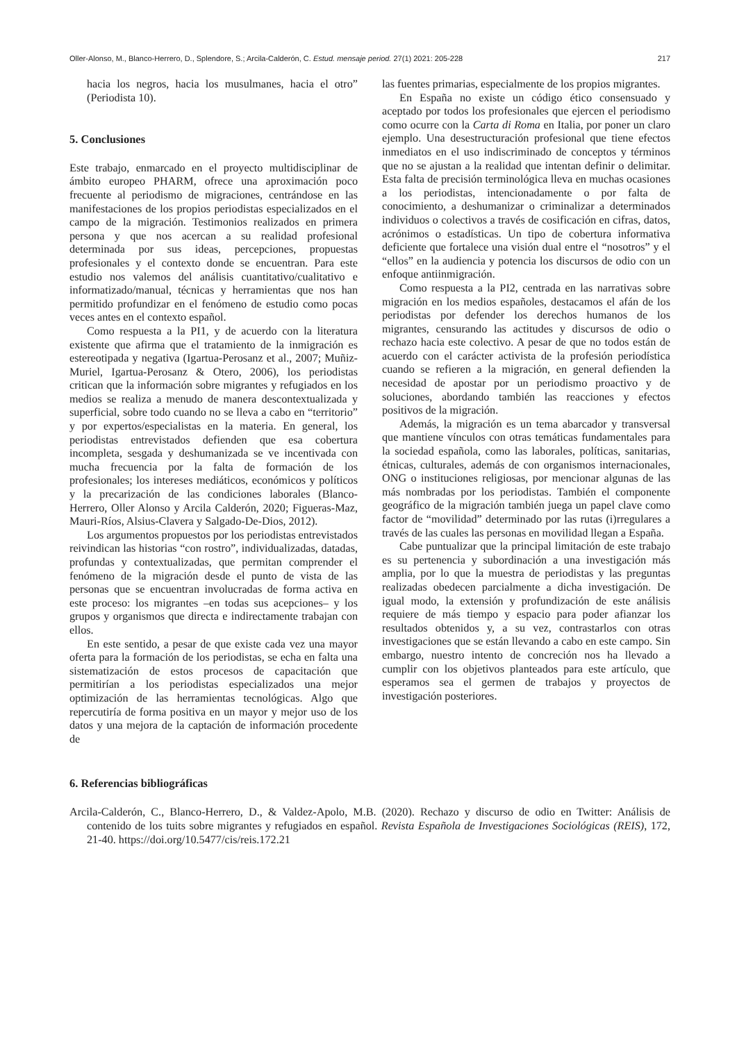Oller-Alonso, M., Blanco-Herrero, D., Splendore, S.; Arcila-Calderón, C. Estud. mensaje period. 27(1) 2021: 205-228 217
hacia los negros, hacia los musulmanes, hacia el otro” (Periodista 10).
5. Conclusiones
Este trabajo, enmarcado en el proyecto multidisciplinar de ámbito europeo PHARM, ofrece una aproximación poco frecuente al periodismo de migraciones, centrándose en las manifestaciones de los propios periodistas especializados en el campo de la migración. Testimonios realizados en primera persona y que nos acercan a su realidad profesional determinada por sus ideas, percepciones, propuestas profesionales y el contexto donde se encuentran. Para este estudio nos valemos del análisis cuantitativo/cualitativo e informatizado/manual, técnicas y herramientas que nos han permitido profundizar en el fenómeno de estudio como pocas veces antes en el contexto español.
Como respuesta a la PI1, y de acuerdo con la literatura existente que afirma que el tratamiento de la inmigración es estereotipada y negativa (Igartua-Perosanz et al., 2007; Muñiz-Muriel, Igartua-Perosanz & Otero, 2006), los periodistas critican que la información sobre migrantes y refugiados en los medios se realiza a menudo de manera descontextualizada y superficial, sobre todo cuando no se lleva a cabo en “territorio” y por expertos/especialistas en la materia. En general, los periodistas entrevistados defienden que esa cobertura incompleta, sesgada y deshumanizada se ve incentivada con mucha frecuencia por la falta de formación de los profesionales; los intereses mediáticos, económicos y políticos y la precarización de las condiciones laborales (Blanco-Herrero, Oller Alonso y Arcila Calderón, 2020; Figueras-Maz, Mauri-Ríos, Alsius-Clavera y Salgado-De-Dios, 2012).
Los argumentos propuestos por los periodistas entrevistados reivindican las historias “con rostro”, individualizadas, datadas, profundas y contextualizadas, que permitan comprender el fenómeno de la migración desde el punto de vista de las personas que se encuentran involucradas de forma activa en este proceso: los migrantes –en todas sus acepciones– y los grupos y organismos que directa e indirectamente trabajan con ellos.
En este sentido, a pesar de que existe cada vez una mayor oferta para la formación de los periodistas, se echa en falta una sistematización de estos procesos de capacitación que permitirían a los periodistas especializados una mejor optimización de las herramientas tecnológicas. Algo que repercutiría de forma positiva en un mayor y mejor uso de los datos y una mejora de la captación de información procedente de
las fuentes primarias, especialmente de los propios migrantes.
En España no existe un código ético consensuado y aceptado por todos los profesionales que ejercen el periodismo como ocurre con la Carta di Roma en Italia, por poner un claro ejemplo. Una desestructuración profesional que tiene efectos inmediatos en el uso indiscriminado de conceptos y términos que no se ajustan a la realidad que intentan definir o delimitar. Esta falta de precisión terminológica lleva en muchas ocasiones a los periodistas, intencionadamente o por falta de conocimiento, a deshumanizar o criminalizar a determinados individuos o colectivos a través de cosificación en cifras, datos, acrónimos o estadísticas. Un tipo de cobertura informativa deficiente que fortalece una visión dual entre el “nosotros” y el “ellos” en la audiencia y potencia los discursos de odio con un enfoque antiinmigración.
Como respuesta a la PI2, centrada en las narrativas sobre migración en los medios españoles, destacamos el afán de los periodistas por defender los derechos humanos de los migrantes, censurando las actitudes y discursos de odio o rechazo hacia este colectivo. A pesar de que no todos están de acuerdo con el carácter activista de la profesión periodística cuando se refieren a la migración, en general defienden la necesidad de apostar por un periodismo proactivo y de soluciones, abordando también las reacciones y efectos positivos de la migración.
Además, la migración es un tema abarcador y transversal que mantiene vínculos con otras temáticas fundamentales para la sociedad española, como las laborales, políticas, sanitarias, étnicas, culturales, además de con organismos internacionales, ONG o instituciones religiosas, por mencionar algunas de las más nombradas por los periodistas. También el componente geográfico de la migración también juega un papel clave como factor de “movilidad” determinado por las rutas (i)rregulares a través de las cuales las personas en movilidad llegan a España.
Cabe puntualizar que la principal limitación de este trabajo es su pertenencia y subordinación a una investigación más amplia, por lo que la muestra de periodistas y las preguntas realizadas obedecen parcialmente a dicha investigación. De igual modo, la extensión y profundización de este análisis requiere de más tiempo y espacio para poder afianzar los resultados obtenidos y, a su vez, contrastarlos con otras investigaciones que se están llevando a cabo en este campo. Sin embargo, nuestro intento de concreción nos ha llevado a cumplir con los objetivos planteados para este artículo, que esperamos sea el germen de trabajos y proyectos de investigación posteriores.
6. Referencias bibliográficas
Arcila-Calderón, C., Blanco-Herrero, D., & Valdez-Apolo, M.B. (2020). Rechazo y discurso de odio en Twitter: Análisis de contenido de los tuits sobre migrantes y refugiados en español. Revista Española de Investigaciones Sociológicas (REIS), 172, 21-40. https://doi.org/10.5477/cis/reis.172.21